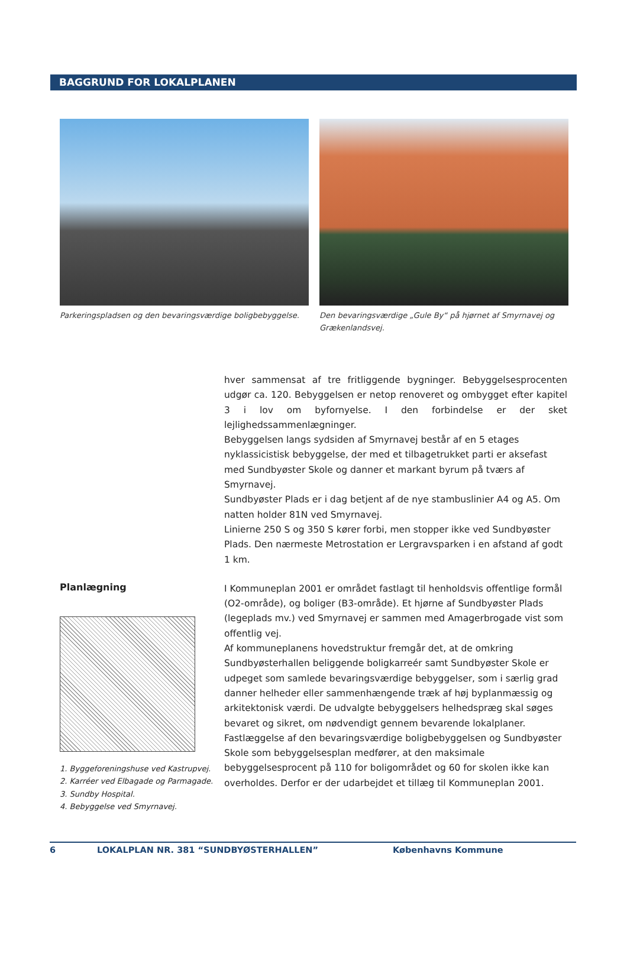BAGGRUND FOR LOKALPLANEN
Parkeringspladsen og den bevaringsværdige boligbebyggelse.
Den bevaringsværdige „Gule By“ på hjørnet af Smyrnavej og Grækenlandsvej.
hver sammensat af tre fritliggende bygninger. Bebyggelsesprocenten udgør ca. 120. Bebyggelsen er netop renoveret og ombygget efter kapitel 3 i lov om byfornyelse. I den forbindelse er der sket lejlighedssammenlægninger.
Bebyggelsen langs sydsiden af Smyrnavej består af en 5 etages nyklassicistisk bebyggelse, der med et tilbagetrukket parti er aksefast med Sundbyøster Skole og danner et markant byrum på tværs af Smyrnavej.
Sundbyøster Plads er i dag betjent af de nye stambuslinier A4 og A5. Om natten holder 81N ved Smyrnavej.
Linierne 250 S og 350 S kører forbi, men stopper ikke ved Sundbyøster Plads. Den nærmeste Metrostation er Lergravsparken i en afstand af godt 1 km.
Planlægning
1. Byggeforeningshuse ved Kastrupvej.
2. Karréer ved Elbagade og Parmagade.
3. Sundby Hospital.
4. Bebyggelse ved Smyrnavej.
I Kommuneplan 2001 er området fastlagt til henholdsvis offentlige formål (O2-område), og boliger (B3-område). Et hjørne af Sundbyøster Plads (legeplads mv.) ved Smyrnavej er sammen med Amagerbrogade vist som offentlig vej.
Af kommuneplanens hovedstruktur fremgår det, at de omkring Sundbyøsterhallen beliggende boligkarreér samt Sundbyøster Skole er udpeget som samlede bevaringsværdige bebyggelser, som i særlig grad danner helheder eller sammenhængende træk af høj byplanmæssig og arkitektonisk værdi. De udvalgte bebyggelsers helhedspræg skal søges bevaret og sikret, om nødvendigt gennem bevarende lokalplaner.
Fastlæggelse af den bevaringsværdige boligbebyggelsen og Sundbyøster Skole som bebyggelsesplan medfører, at den maksimale bebyggelsesprocent på 110 for boligområdet og 60 for skolen ikke kan overholdes. Derfor er der udarbejdet et tillæg til Kommuneplan 2001.
6 LOKALPLAN NR. 381 “SUNDBYØSTERHALLEN” Københavns Kommune